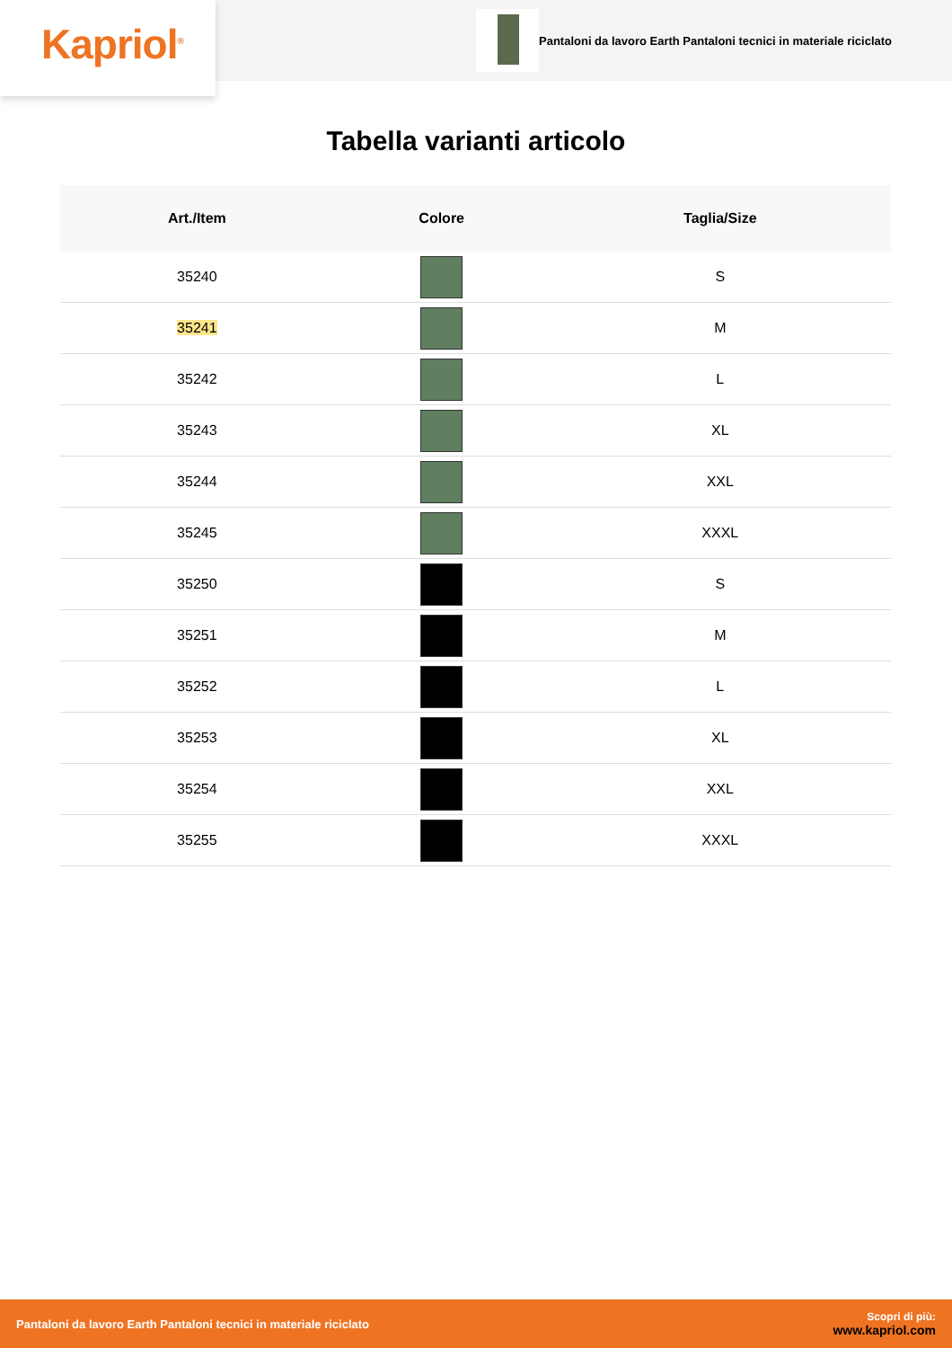Kapriol<sup>®</sup>
Pantaloni da lavoro Earth Pantaloni tecnici in materiale riciclato
Tabella varianti articolo
| Art./Item | Colore | Taglia/Size |
| --- | --- | --- |
| 35240 | | S |
| 35241 | | M |
| 35242 | | L |
| 35243 | | XL |
| 35244 | | XXL |
| 35245 | | XXXL |
| 35250 | | S |
| 35251 | | M |
| 35252 | | L |
| 35253 | | XL |
| 35254 | | XXL |
| 35255 | | XXXL |
Pantaloni da lavoro Earth Pantaloni tecnici in materiale riciclato
Scopri di più:
www.kapriol.com